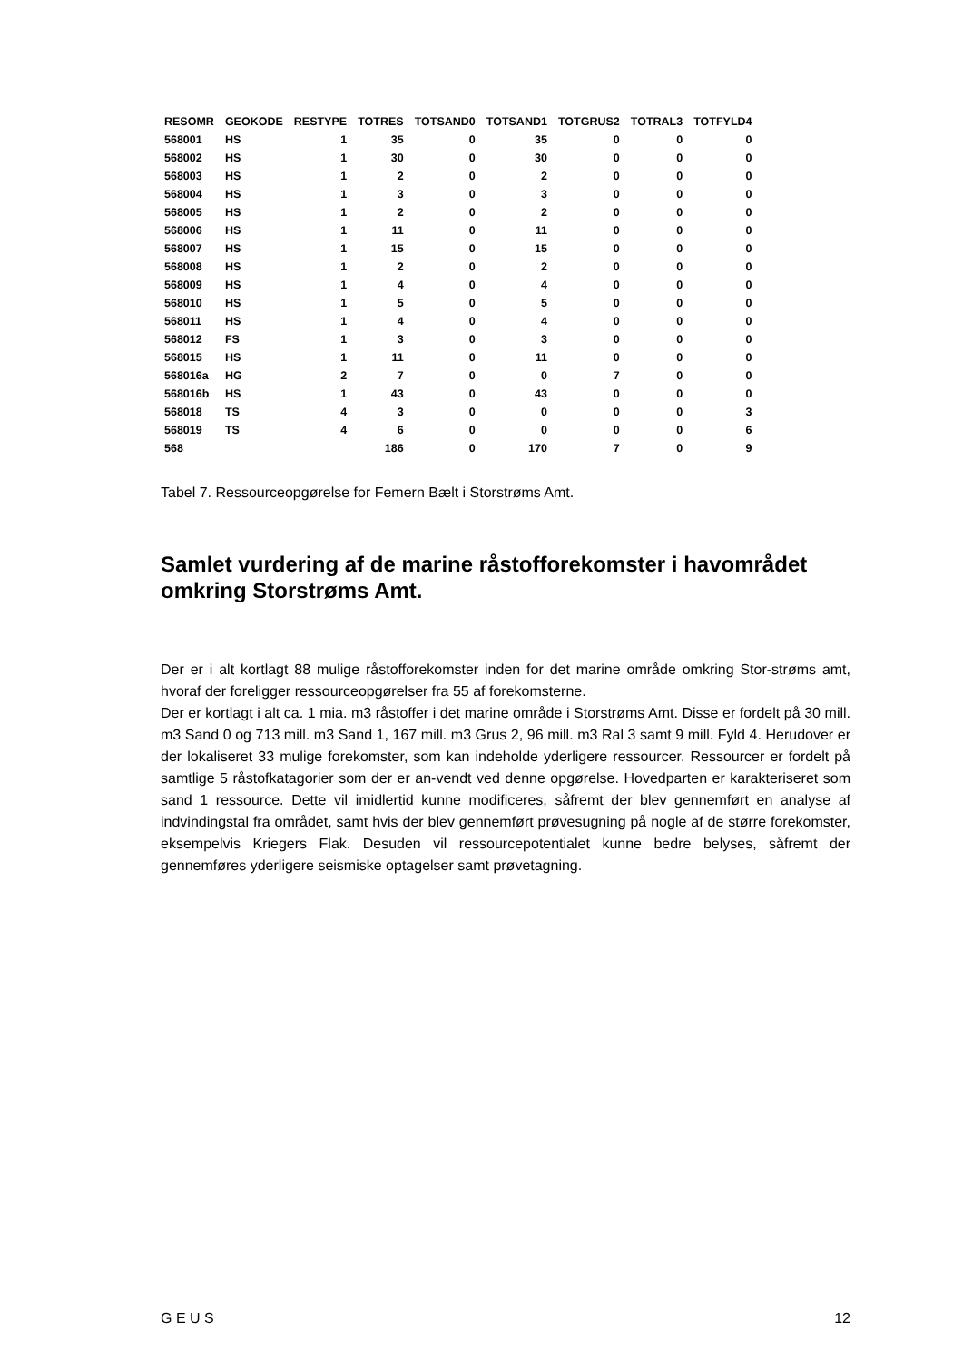| RESOMR | GEOKODE | RESTYPE | TOTRES | TOTSAND0 | TOTSAND1 | TOTGRUS2 | TOTRAL3 | TOTFYLD4 |
| --- | --- | --- | --- | --- | --- | --- | --- | --- |
| 568001 | HS | 1 | 35 | 0 | 35 | 0 | 0 | 0 |
| 568002 | HS | 1 | 30 | 0 | 30 | 0 | 0 | 0 |
| 568003 | HS | 1 | 2 | 0 | 2 | 0 | 0 | 0 |
| 568004 | HS | 1 | 3 | 0 | 3 | 0 | 0 | 0 |
| 568005 | HS | 1 | 2 | 0 | 2 | 0 | 0 | 0 |
| 568006 | HS | 1 | 11 | 0 | 11 | 0 | 0 | 0 |
| 568007 | HS | 1 | 15 | 0 | 15 | 0 | 0 | 0 |
| 568008 | HS | 1 | 2 | 0 | 2 | 0 | 0 | 0 |
| 568009 | HS | 1 | 4 | 0 | 4 | 0 | 0 | 0 |
| 568010 | HS | 1 | 5 | 0 | 5 | 0 | 0 | 0 |
| 568011 | HS | 1 | 4 | 0 | 4 | 0 | 0 | 0 |
| 568012 | FS | 1 | 3 | 0 | 3 | 0 | 0 | 0 |
| 568015 | HS | 1 | 11 | 0 | 11 | 0 | 0 | 0 |
| 568016a | HG | 2 | 7 | 0 | 0 | 7 | 0 | 0 |
| 568016b | HS | 1 | 43 | 0 | 43 | 0 | 0 | 0 |
| 568018 | TS | 4 | 3 | 0 | 0 | 0 | 0 | 3 |
| 568019 | TS | 4 | 6 | 0 | 0 | 0 | 0 | 6 |
| 568 | | | 186 | 0 | 170 | 7 | 0 | 9 |
Tabel 7. Ressourceopgørelse for Femern Bælt i Storstrøms Amt.
Samlet vurdering af de marine råstofforekomster i havområdet omkring Storstrøms Amt.
Der er i alt kortlagt 88 mulige råstofforekomster inden for det marine område omkring Stor-strøms amt, hvoraf der foreligger ressourceopgørelser fra 55 af forekomsterne.
Der er kortlagt i alt ca. 1 mia. m3 råstoffer i det marine område i Storstrøms Amt. Disse er fordelt på 30 mill. m3 Sand 0 og 713 mill. m3 Sand 1, 167 mill. m3 Grus 2, 96 mill. m3 Ral 3 samt 9 mill. Fyld 4. Herudover er der lokaliseret 33 mulige forekomster, som kan indeholde yderligere ressourcer. Ressourcer er fordelt på samtlige 5 råstofkatagorier som der er an-vendt ved denne opgørelse. Hovedparten er karakteriseret som sand 1 ressource. Dette vil imidlertid kunne modificeres, såfremt der blev gennemført en analyse af indvindingstal fra området, samt hvis der blev gennemført prøvesugning på nogle af de større forekomster, eksempelvis Kriegers Flak. Desuden vil ressourcepotentialet kunne bedre belyses, såfremt der gennemføres yderligere seismiske optagelser samt prøvetagning.
G E U S 12